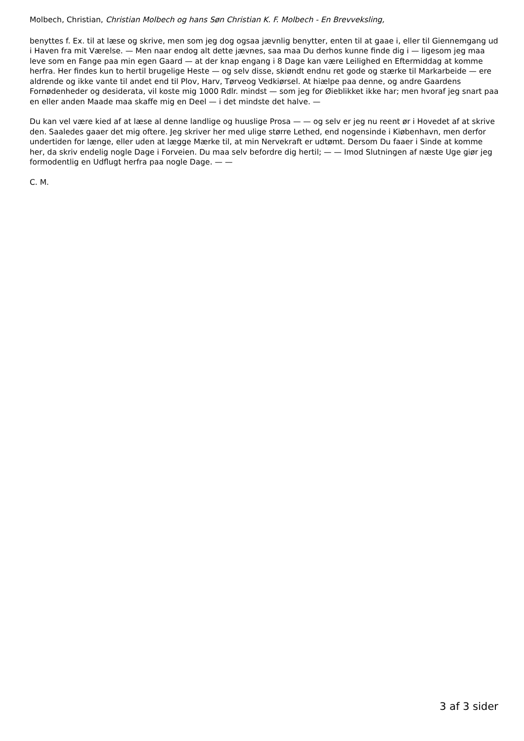Molbech, Christian, Christian Molbech og hans Søn Christian K. F. Molbech - En Brevveksling,
benyttes f. Ex. til at læse og skrive, men som jeg dog ogsaa jævnlig benytter, enten til at gaae i, eller til Giennemgang ud i Haven fra mit Værelse. — Men naar endog alt dette jævnes, saa maa Du derhos kunne finde dig i — ligesom jeg maa leve som en Fange paa min egen Gaard — at der knap engang i 8 Dage kan være Leilighed en Eftermiddag at komme herfra. Her findes kun to hertil brugelige Heste — og selv disse, skiøndt endnu ret gode og stærke til Markarbeide — ere aldrende og ikke vante til andet end til Plov, Harv, Tørveog Vedkiørsel. At hiælpe paa denne, og andre Gaardens Fornødenheder og desiderata, vil koste mig 1000 Rdlr. mindst — som jeg for Øieblikket ikke har; men hvoraf jeg snart paa en eller anden Maade maa skaffe mig en Deel — i det mindste det halve. —
Du kan vel være kied af at læse al denne landlige og huuslige Prosa — — og selv er jeg nu reent ør i Hovedet af at skrive den. Saaledes gaaer det mig oftere. Jeg skriver her med ulige større Lethed, end nogensinde i Kiøbenhavn, men derfor undertiden for længe, eller uden at lægge Mærke til, at min Nervekraft er udtømt. Dersom Du faaer i Sinde at komme her, da skriv endelig nogle Dage i Forveien. Du maa selv befordre dig hertil; — — Imod Slutningen af næste Uge giør jeg formodentlig en Udflugt herfra paa nogle Dage. — —
C. M.
3 af 3 sider